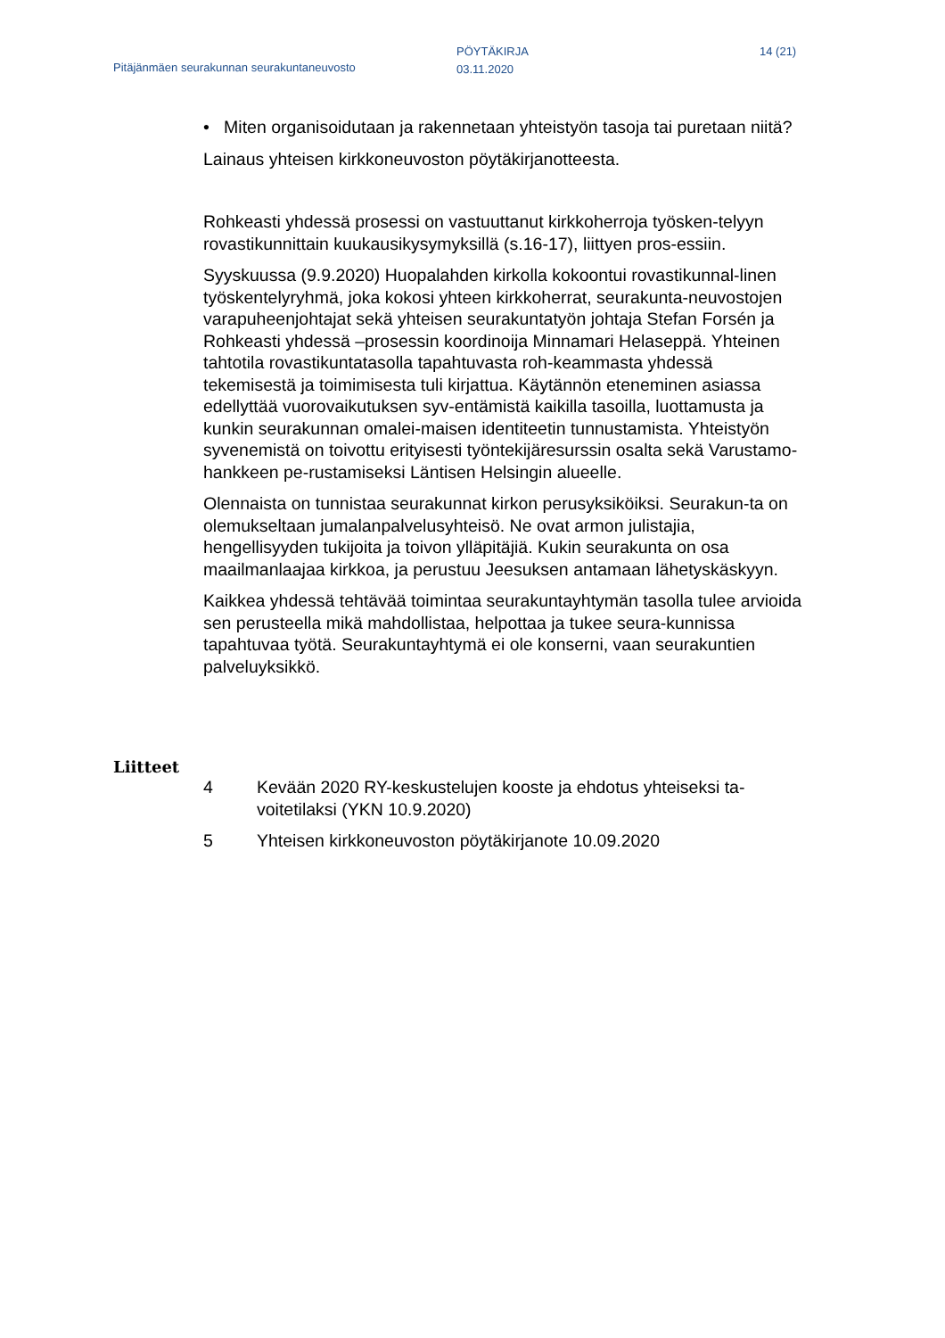Pitäjänmäen seurakunnan seurakuntaneuvosto
PÖYTÄKIRJA
03.11.2020
14 (21)
• Miten organisoidutaan ja rakennetaan yhteistyön tasoja tai puretaan niitä?
Lainaus yhteisen kirkkoneuvoston pöytäkirjanotteesta.
Rohkeasti yhdessä prosessi on vastuuttanut kirkkoherroja työsken-telyyn rovastikunnittain kuukausikysymyksillä (s.16-17), liittyen pros-essiin.
Syyskuussa (9.9.2020) Huopalahden kirkolla kokoontui rovastikunnal-linen työskentelyryhmä, joka kokosi yhteen kirkkoherrat, seurakunta-neuvostojen varapuheenjohtajat sekä yhteisen seurakuntatyön johtaja Stefan Forsén ja Rohkeasti yhdessä –prosessin koordinoija Minnamari Helaseppä. Yhteinen tahtotila rovastikuntatasolla tapahtuvasta roh-keammasta yhdessä tekemisestä ja toimimisesta tuli kirjattua. Käytännön eteneminen asiassa edellyttää vuorovaikutuksen syv-entämistä kaikilla tasoilla, luottamusta ja kunkin seurakunnan omalei-maisen identiteetin tunnustamista. Yhteistyön syvenemistä on toivottu erityisesti työntekijäresurssin osalta sekä Varustamo-hankkeen pe-rustamiseksi Läntisen Helsingin alueelle.
Olennaista on tunnistaa seurakunnat kirkon perusyksiköiksi. Seurakun-ta on olemukseltaan jumalanpalvelusyhteisö. Ne ovat armon julistajia, hengellisyyden tukijoita ja toivon ylläpitäjiä. Kukin seurakunta on osa maailmanlaajaa kirkkoa, ja perustuu Jeesuksen antamaan lähetyskäskyyn.
Kaikkea yhdessä tehtävää toimintaa seurakuntayhtymän tasolla tulee arvioida sen perusteella mikä mahdollistaa, helpottaa ja tukee seura-kunnissa tapahtuvaa työtä. Seurakuntayhtymä ei ole konserni, vaan seurakuntien palveluyksikkö.
Liitteet
4 Kevään 2020 RY-keskustelujen kooste ja ehdotus yhteiseksi ta-voitetilaksi (YKN 10.9.2020)
5 Yhteisen kirkkoneuvoston pöytäkirjanote 10.09.2020